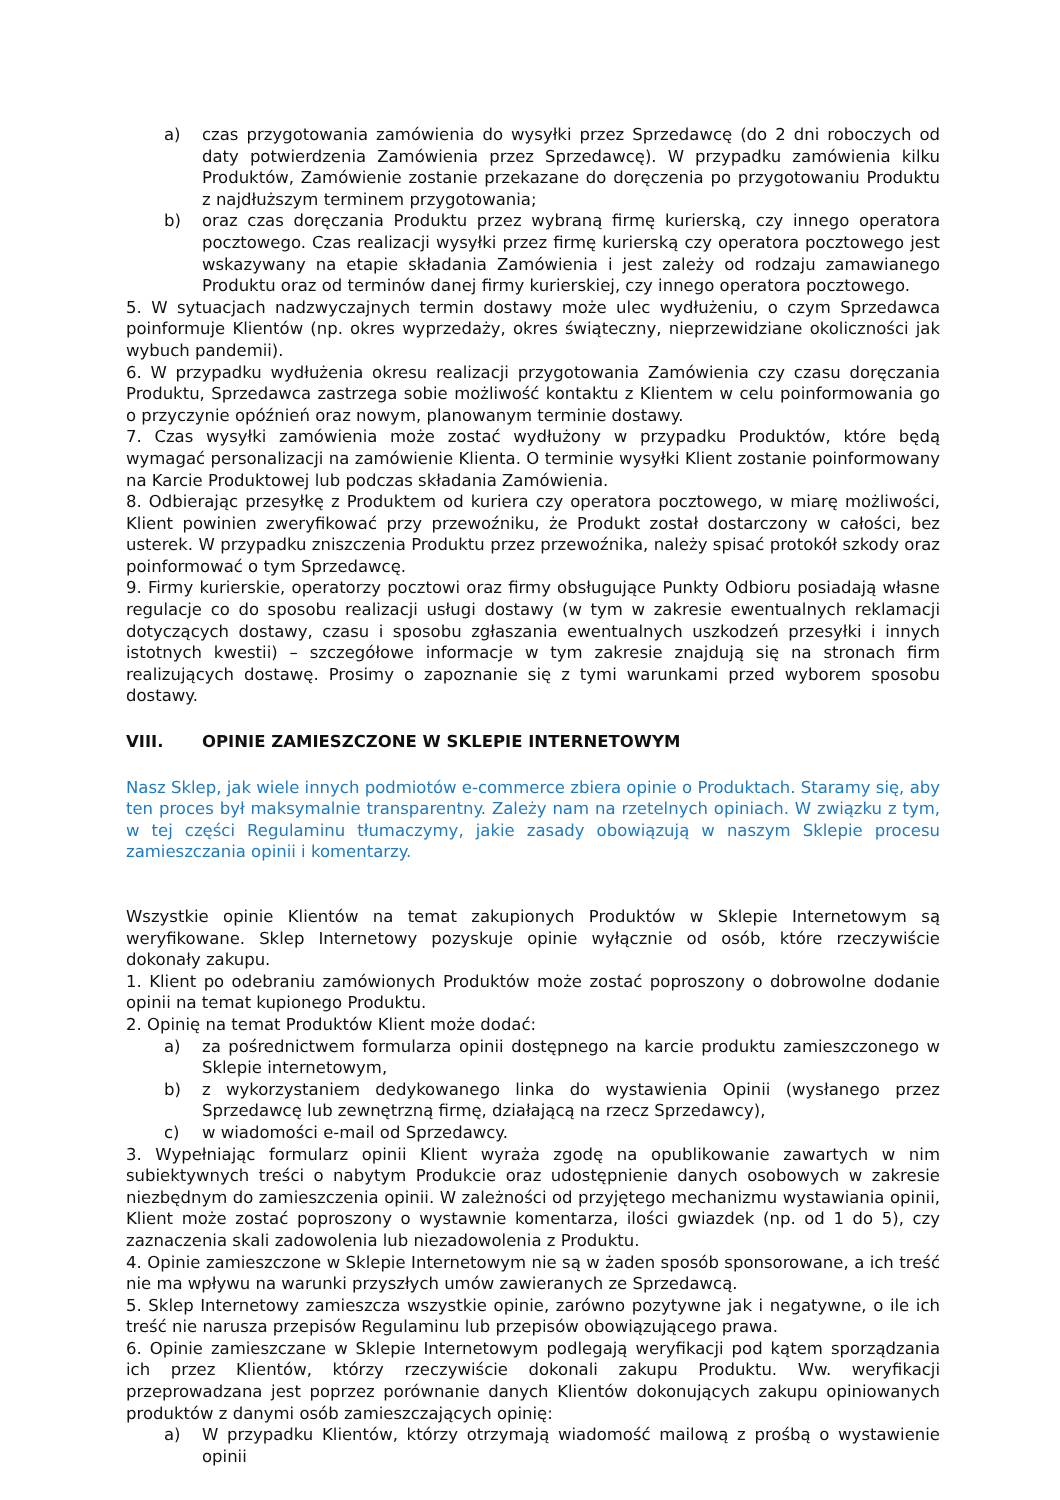a) czas przygotowania zamówienia do wysyłki przez Sprzedawcę (do 2 dni roboczych od daty potwierdzenia Zamówienia przez Sprzedawcę). W przypadku zamówienia kilku Produktów, Zamówienie zostanie przekazane do doręczenia po przygotowaniu Produktu z najdłuższym terminem przygotowania;
b) oraz czas doręczania Produktu przez wybraną firmę kurierską, czy innego operatora pocztowego. Czas realizacji wysyłki przez firmę kurierską czy operatora pocztowego jest wskazywany na etapie składania Zamówienia i jest zależy od rodzaju zamawianego Produktu oraz od terminów danej firmy kurierskiej, czy innego operatora pocztowego.
5. W sytuacjach nadzwyczajnych termin dostawy może ulec wydłużeniu, o czym Sprzedawca poinformuje Klientów (np. okres wyprzedaży, okres świąteczny, nieprzewidziane okoliczności jak wybuch pandemii).
6. W przypadku wydłużenia okresu realizacji przygotowania Zamówienia czy czasu doręczania Produktu, Sprzedawca zastrzega sobie możliwość kontaktu z Klientem w celu poinformowania go o przyczynie opóźnień oraz nowym, planowanym terminie dostawy.
7. Czas wysyłki zamówienia może zostać wydłużony w przypadku Produktów, które będą wymagać personalizacji na zamówienie Klienta. O terminie wysyłki Klient zostanie poinformowany na Karcie Produktowej lub podczas składania Zamówienia.
8. Odbierając przesyłkę z Produktem od kuriera czy operatora pocztowego, w miarę możliwości, Klient powinien zweryfikować przy przewoźniku, że Produkt został dostarczony w całości, bez usterek. W przypadku zniszczenia Produktu przez przewoźnika, należy spisać protokół szkody oraz poinformować o tym Sprzedawcę.
9. Firmy kurierskie, operatorzy pocztowi oraz firmy obsługujące Punkty Odbioru posiadają własne regulacje co do sposobu realizacji usługi dostawy (w tym w zakresie ewentualnych reklamacji dotyczących dostawy, czasu i sposobu zgłaszania ewentualnych uszkodzeń przesyłki i innych istotnych kwestii) – szczegółowe informacje w tym zakresie znajdują się na stronach firm realizujących dostawę. Prosimy o zapoznanie się z tymi warunkami przed wyborem sposobu dostawy.
VIII. OPINIE ZAMIESZCZONE W SKLEPIE INTERNETOWYM
Nasz Sklep, jak wiele innych podmiotów e-commerce zbiera opinie o Produktach. Staramy się, aby ten proces był maksymalnie transparentny. Zależy nam na rzetelnych opiniach. W związku z tym, w tej części Regulaminu tłumaczymy, jakie zasady obowiązują w naszym Sklepie procesu zamieszczania opinii i komentarzy.
Wszystkie opinie Klientów na temat zakupionych Produktów w Sklepie Internetowym są weryfikowane. Sklep Internetowy pozyskuje opinie wyłącznie od osób, które rzeczywiście dokonały zakupu.
1. Klient po odebraniu zamówionych Produktów może zostać poproszony o dobrowolne dodanie opinii na temat kupionego Produktu.
2. Opinię na temat Produktów Klient może dodać:
a) za pośrednictwem formularza opinii dostępnego na karcie produktu zamieszczonego w Sklepie internetowym,
b) z wykorzystaniem dedykowanego linka do wystawienia Opinii (wysłanego przez Sprzedawcę lub zewnętrzną firmę, działającą na rzecz Sprzedawcy),
c) w wiadomości e-mail od Sprzedawcy.
3. Wypełniając formularz opinii Klient wyraża zgodę na opublikowanie zawartych w nim subiektywnych treści o nabytym Produkcie oraz udostępnienie danych osobowych w zakresie niezbędnym do zamieszczenia opinii. W zależności od przyjętego mechanizmu wystawiania opinii, Klient może zostać poproszony o wystawnie komentarza, ilości gwiazdek (np. od 1 do 5), czy zaznaczenia skali zadowolenia lub niezadowolenia z Produktu.
4. Opinie zamieszczone w Sklepie Internetowym nie są w żaden sposób sponsorowane, a ich treść nie ma wpływu na warunki przyszłych umów zawieranych ze Sprzedawcą.
5. Sklep Internetowy zamieszcza wszystkie opinie, zarówno pozytywne jak i negatywne, o ile ich treść nie narusza przepisów Regulaminu lub przepisów obowiązującego prawa.
6. Opinie zamieszczane w Sklepie Internetowym podlegają weryfikacji pod kątem sporządzania ich przez Klientów, którzy rzeczywiście dokonali zakupu Produktu. Ww. weryfikacji przeprowadzana jest poprzez porównanie danych Klientów dokonujących zakupu opiniowanych produktów z danymi osób zamieszczających opinię:
a) W przypadku Klientów, którzy otrzymają wiadomość mailową z prośbą o wystawienie opinii